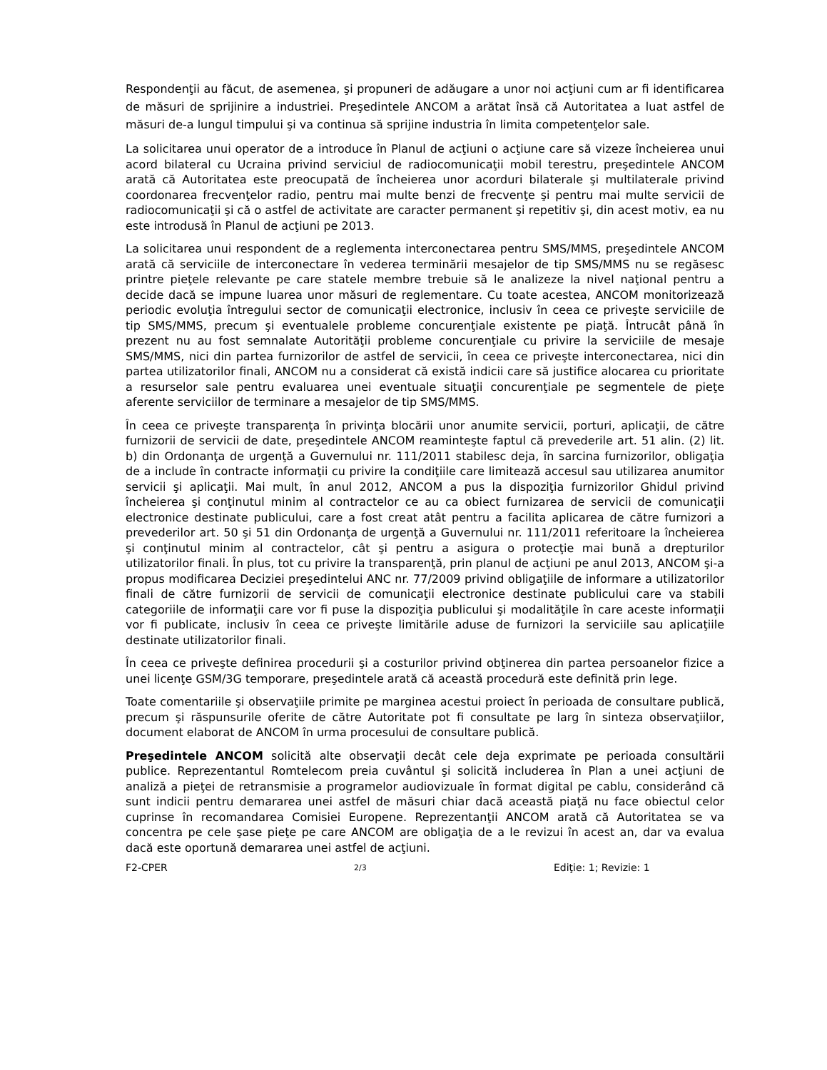Respondenţii au făcut, de asemenea, şi propuneri de adăugare a unor noi acţiuni cum ar fi identificarea de măsuri de sprijinire a industriei. Preşedintele ANCOM a arătat însă că Autoritatea a luat astfel de măsuri de-a lungul timpului şi va continua să sprijine industria în limita competenţelor sale.
La solicitarea unui operator de a introduce în Planul de acţiuni o acţiune care să vizeze încheierea unui acord bilateral cu Ucraina privind serviciul de radiocomunicaţii mobil terestru, preşedintele ANCOM arată că Autoritatea este preocupată de încheierea unor acorduri bilaterale şi multilaterale privind coordonarea frecvenţelor radio, pentru mai multe benzi de frecvenţe şi pentru mai multe servicii de radiocomunicaţii şi că o astfel de activitate are caracter permanent şi repetitiv şi, din acest motiv, ea nu este introdusă în Planul de acţiuni pe 2013.
La solicitarea unui respondent de a reglementa interconectarea pentru SMS/MMS, preşedintele ANCOM arată că serviciile de interconectare în vederea terminării mesajelor de tip SMS/MMS nu se regăsesc printre pieţele relevante pe care statele membre trebuie să le analizeze la nivel naţional pentru a decide dacă se impune luarea unor măsuri de reglementare. Cu toate acestea, ANCOM monitorizează periodic evoluţia întregului sector de comunicaţii electronice, inclusiv în ceea ce priveşte serviciile de tip SMS/MMS, precum şi eventualele probleme concurenţiale existente pe piaţă. Întrucât până în prezent nu au fost semnalate Autorităţii probleme concurenţiale cu privire la serviciile de mesaje SMS/MMS, nici din partea furnizorilor de astfel de servicii, în ceea ce priveşte interconectarea, nici din partea utilizatorilor finali, ANCOM nu a considerat că există indicii care să justifice alocarea cu prioritate a resurselor sale pentru evaluarea unei eventuale situaţii concurenţiale pe segmentele de pieţe aferente serviciilor de terminare a mesajelor de tip SMS/MMS.
În ceea ce priveşte transparenţa în privinţa blocării unor anumite servicii, porturi, aplicaţii, de către furnizorii de servicii de date, preşedintele ANCOM reaminteşte faptul că prevederile art. 51 alin. (2) lit. b) din Ordonanţa de urgenţă a Guvernului nr. 111/2011 stabilesc deja, în sarcina furnizorilor, obligaţia de a include în contracte informaţii cu privire la condiţiile care limitează accesul sau utilizarea anumitor servicii şi aplicaţii. Mai mult, în anul 2012, ANCOM a pus la dispoziţia furnizorilor Ghidul privind încheierea şi conţinutul minim al contractelor ce au ca obiect furnizarea de servicii de comunicaţii electronice destinate publicului, care a fost creat atât pentru a facilita aplicarea de către furnizori a prevederilor art. 50 şi 51 din Ordonanţa de urgenţă a Guvernului nr. 111/2011 referitoare la încheierea şi conţinutul minim al contractelor, cât şi pentru a asigura o protecţie mai bună a drepturilor utilizatorilor finali. În plus, tot cu privire la transparenţă, prin planul de acţiuni pe anul 2013, ANCOM şi-a propus modificarea Deciziei preşedintelui ANC nr. 77/2009 privind obligaţiile de informare a utilizatorilor finali de către furnizorii de servicii de comunicaţii electronice destinate publicului care va stabili categoriile de informaţii care vor fi puse la dispoziţia publicului şi modalităţile în care aceste informaţii vor fi publicate, inclusiv în ceea ce priveşte limitările aduse de furnizori la serviciile sau aplicaţiile destinate utilizatorilor finali.
În ceea ce priveşte definirea procedurii şi a costurilor privind obţinerea din partea persoanelor fizice a unei licenţe GSM/3G temporare, preşedintele arată că această procedură este definită prin lege.
Toate comentariile şi observaţiile primite pe marginea acestui proiect în perioada de consultare publică, precum şi răspunsurile oferite de către Autoritate pot fi consultate pe larg în sinteza observaţiilor, document elaborat de ANCOM în urma procesului de consultare publică.
Preşedintele ANCOM solicită alte observaţii decât cele deja exprimate pe perioada consultării publice. Reprezentantul Romtelecom preia cuvântul şi solicită includerea în Plan a unei acţiuni de analiză a pieţei de retransmisie a programelor audiovizuale în format digital pe cablu, considerând că sunt indicii pentru demararea unei astfel de măsuri chiar dacă această piaţă nu face obiectul celor cuprinse în recomandarea Comisiei Europene. Reprezentanţii ANCOM arată că Autoritatea se va concentra pe cele şase pieţe pe care ANCOM are obligaţia de a le revizui în acest an, dar va evalua dacă este oportună demararea unei astfel de acţiuni.
F2-CPER 2/3 Ediţie: 1; Revizie: 1